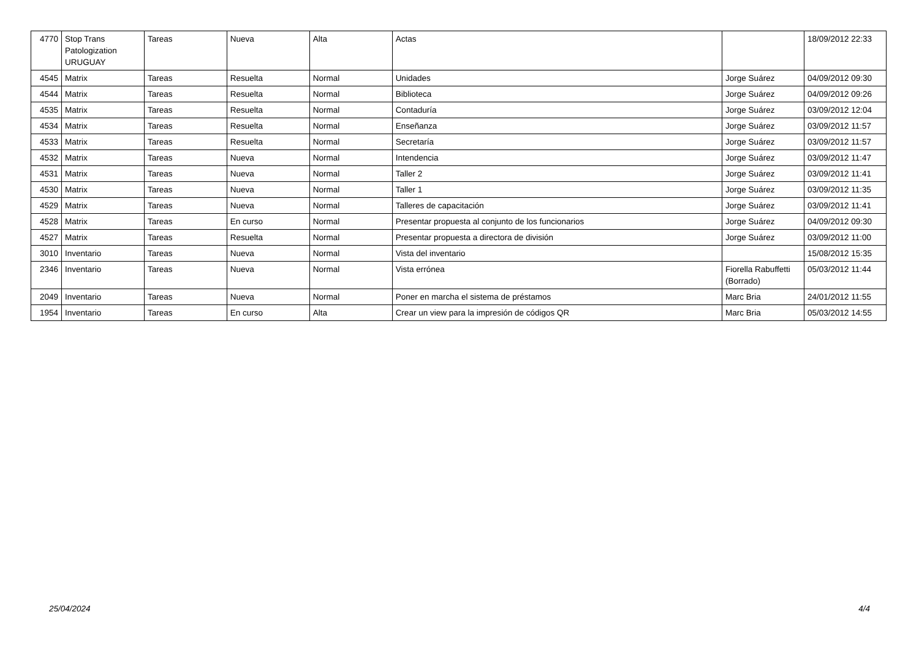| 4770 | Stop Trans Patologization URUGUAY | Tareas | Nueva | Alta | Actas | | 18/09/2012 22:33 |
| 4545 | Matrix | Tareas | Resuelta | Normal | Unidades | Jorge Suárez | 04/09/2012 09:30 |
| 4544 | Matrix | Tareas | Resuelta | Normal | Biblioteca | Jorge Suárez | 04/09/2012 09:26 |
| 4535 | Matrix | Tareas | Resuelta | Normal | Contaduría | Jorge Suárez | 03/09/2012 12:04 |
| 4534 | Matrix | Tareas | Resuelta | Normal | Enseñanza | Jorge Suárez | 03/09/2012 11:57 |
| 4533 | Matrix | Tareas | Resuelta | Normal | Secretaría | Jorge Suárez | 03/09/2012 11:57 |
| 4532 | Matrix | Tareas | Nueva | Normal | Intendencia | Jorge Suárez | 03/09/2012 11:47 |
| 4531 | Matrix | Tareas | Nueva | Normal | Taller 2 | Jorge Suárez | 03/09/2012 11:41 |
| 4530 | Matrix | Tareas | Nueva | Normal | Taller 1 | Jorge Suárez | 03/09/2012 11:35 |
| 4529 | Matrix | Tareas | Nueva | Normal | Talleres de capacitación | Jorge Suárez | 03/09/2012 11:41 |
| 4528 | Matrix | Tareas | En curso | Normal | Presentar propuesta al conjunto de los funcionarios | Jorge Suárez | 04/09/2012 09:30 |
| 4527 | Matrix | Tareas | Resuelta | Normal | Presentar propuesta a directora de división | Jorge Suárez | 03/09/2012 11:00 |
| 3010 | Inventario | Tareas | Nueva | Normal | Vista del inventario | | 15/08/2012 15:35 |
| 2346 | Inventario | Tareas | Nueva | Normal | Vista errónea | Fiorella Rabuffetti (Borrado) | 05/03/2012 11:44 |
| 2049 | Inventario | Tareas | Nueva | Normal | Poner en marcha el sistema de préstamos | Marc Bria | 24/01/2012 11:55 |
| 1954 | Inventario | Tareas | En curso | Alta | Crear un view para la impresión de códigos QR | Marc Bria | 05/03/2012 14:55 |
25/04/2024 4/4